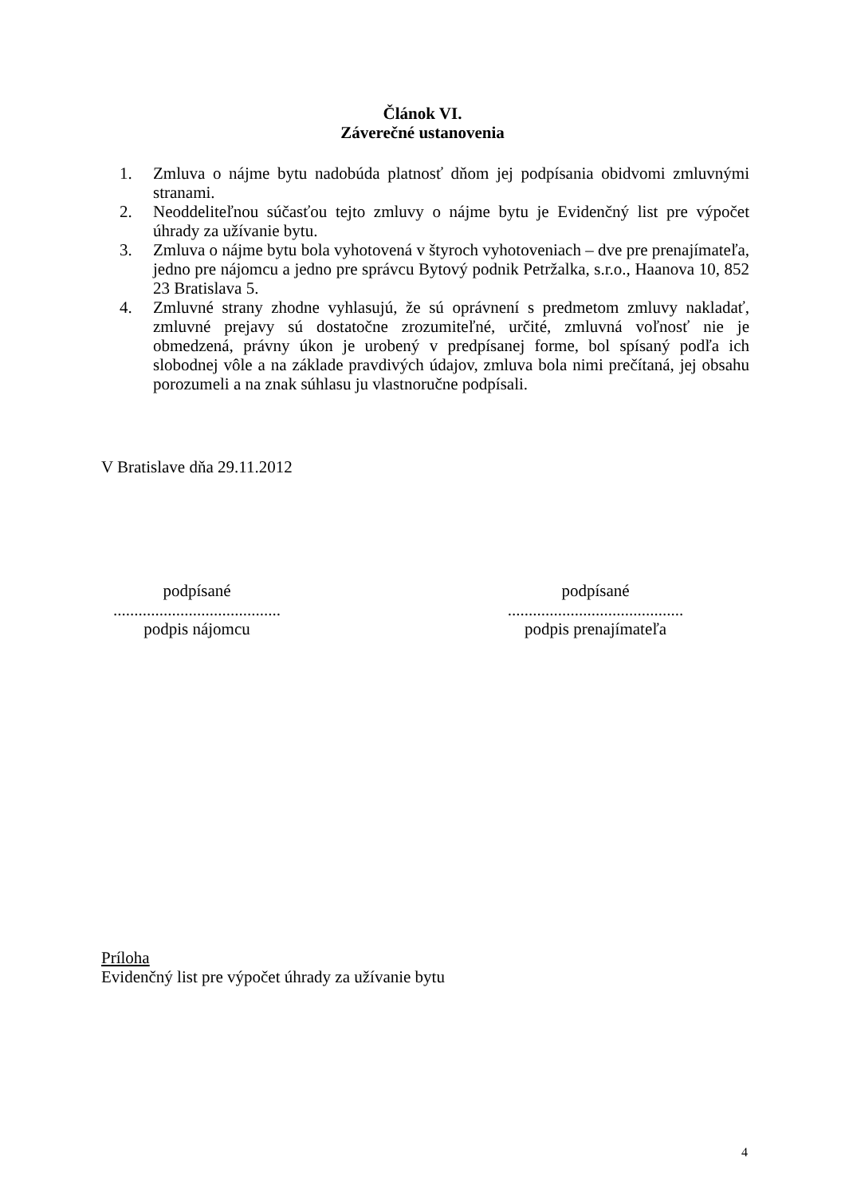Článok VI.
Záverečné ustanovenia
1. Zmluva o nájme bytu nadobúda platnosť dňom jej podpísania obidvomi zmluvnými stranami.
2. Neoddeliteľnou súčasťou tejto zmluvy o nájme bytu je Evidenčný list pre výpočet úhrady za užívanie bytu.
3. Zmluva o nájme bytu bola vyhotovená v štyroch vyhotoveniach – dve pre prenajímateľa, jedno pre nájomcu a jedno pre správcu Bytový podnik Petržalka, s.r.o., Haanova 10, 852 23 Bratislava 5.
4. Zmluvné strany zhodne vyhlasujú, že sú oprávnení s predmetom zmluvy nakladať, zmluvné prejavy sú dostatočne zrozumiteľné, určité, zmluvná voľnosť nie je obmedzená, právny úkon je urobený v predpísanej forme, bol spísaný podľa ich slobodnej vôle a na základe pravdivých údajov, zmluva bola nimi prečítaná, jej obsahu porozumeli a na znak súhlasu ju vlastnoručne podpísali.
V Bratislave dňa 29.11.2012
podpísané
........................................
podpis nájomcu
podpísané
..........................................
podpis prenajímateľa
Príloha
Evidenčný list pre výpočet úhrady za užívanie bytu
4